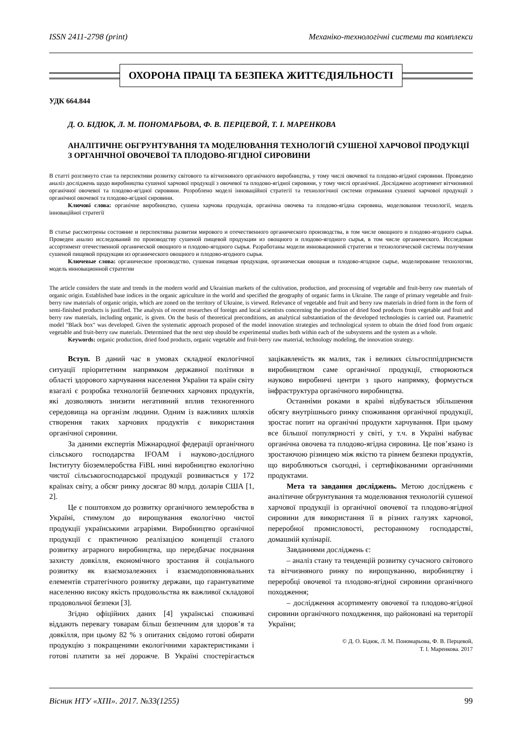ISSN 2411-2798 (print) Механіко-технологічні системи та комплекси
ОХОРОНА ПРАЦІ ТА БЕЗПЕКА ЖИТТЄДІЯЛЬНОСТІ
УДК 664.844
Д. О. БІДЮК, Л. М. ПОНОМАРЬОВА, Ф. В. ПЕРЦЕВОЙ, Т. І. МАРЕНКОВА
АНАЛІТИЧНЕ ОБГРУНТУВАННЯ ТА МОДЕЛЮВАННЯ ТЕХНОЛОГІЙ СУШЕНОЇ ХАРЧОВОЇ ПРОДУКЦІЇ З ОРГАНІЧНОЇ ОВОЧЕВОЇ ТА ПЛОДОВО-ЯГІДНОЇ СИРОВИНИ
В статті розглянуто стан та перспективи розвитку світового та вітчизняного органічного виробництва, у тому числі овочевої та плодово-ягідної сировини. Проведено аналіз досліджень щодо виробництва сушеної харчової продукції з овочевої та плодово-ягідної сировини, у тому числі органічної. Досліджено асортимент вітчизняної органічної овочевої та плодово-ягідної сировини. Розроблено моделі інноваційної стратегії та технологічної системи отримання сушеної харчової продукції з органічної овочевої та плодово-ягідної сировини.
Ключові слова: органічне виробництво, сушена харчова продукція, органічна овочева та плодово-ягідна сировина, моделювання технології, модель інноваційної стратегії
В статье рассмотрены состояние и перспективы развития мирового и отечественного органического производства, в том числе овощного и плодово-ягодного сырья. Проведен анализ исследований по производству сушеной пищевой продукции из овощного и плодово-ягодного сырья, в том числе органического. Исследован ассортимент отечественной органической овощного и плодово-ягодного сырья. Разработаны модели инновационной стратегии и технологической системы получения сушеной пищевой продукции из органического овощного и плодово-ягодного сырья.
Ключевые слова: органическое производство, сушеная пищевая продукция, органическая овощная и плодово-ягодное сырье, моделирование технологии, модель инновационной стратегии
The article considers the state and trends in the modern world and Ukrainian markets of the cultivation, production, and processing of vegetable and fruit-berry raw materials of organic origin. Established base indices in the organic agriculture in the world and specified the geography of organic farms in Ukraine. The range of primary vegetable and fruit-berry raw materials of organic origin, which are zoned on the territory of Ukraine, is viewed. Relevance of vegetable and fruit and berry raw materials in dried form in the form of semi-finished products is justified. The analysis of recent researches of foreign and local scientists concerning the production of dried food products from vegetable and fruit and berry raw materials, including organic, is given. On the basis of theoretical preconditions, an analytical substantiation of the developed technologies is carried out. Parametric model "Black box" was developed. Given the systematic approach proposed of the model innovation strategies and technological system to obtain the dried food from organic vegetable and fruit-berry raw materials. Determined that the next step should be experimental studies both within each of the subsystems and the system as a whole.
Keywords: organic production, dried food products, organic vegetable and fruit-berry raw material, technology modeling, the innovation strategy.
Вступ. В даний час в умовах складної екологічної ситуації пріоритетним напрямком державної політики в області здорового харчування населення України та країн світу взагалі є розробка технологій безпечних харчових продуктів, які дозволяють знизити негативний вплив техногенного середовища на організм людини. Одним із важливих шляхів створення таких харчових продуктів є використання органічної сировини.
За даними експертів Міжнародної федерації органічного сільського господарства IFOAM і науково-дослідного Інституту біоземлеробства FiBL нині виробництво екологічно чистої сільськогосподарської продукції розвивається у 172 країнах світу, а обсяг ринку досягає 80 млрд. доларів США [1, 2].
Це є поштовхом до розвитку органічного землеробства в Україні, стимулом до вирощування екологічно чистої продукції українськими аграріями. Виробництво органічної продукції є практичною реалізацією концепції сталого розвитку аграрного виробництва, що передбачає поєднання захисту довкілля, економічного зростання й соціального розвитку як взаємозалежних і взаємодоповнювальних елементів стратегічного розвитку держави, що гарантуватиме населенню високу якість продовольства як важливої складової продовольчої безпеки [3].
Згідно офіційних даних [4] українські споживачі віддають перевагу товарам більш безпечним для здоров’я та довкілля, при цьому 82 % з опитаних свідомо готові обирати продукцію з покращеними екологічними характеристиками і готові платити за неї дорожче. В Україні спостерігається зацікавленість як малих, так і великих сільгосппідприємств виробництвом саме органічної продукції, створюються науково виробничі центри з цього напрямку, формується інфраструктура органічного виробництва.
Останніми роками в країні відбувається збільшення обсягу внутрішнього ринку споживання органічної продукції, зростає попит на органічні продукти харчування. При цьому все більшої популярності у світі, у т.ч. в Україні набуває органічна овочева та плодово-ягідна сировина. Це пов’язано із зростаючою різницею між якістю та рівнем безпеки продуктів, що виробляються сьогодні, і сертифікованими органічними продуктами.
Мета та завдання досліджень. Метою досліджень є аналітичне обгрунтування та моделювання технологій сушеної харчової продукції із органічної овочевої та плодово-ягідної сировини для використання її в різних галузях харчової, переробної промисловості, ресторанному господарстві, домашній кулінарії.
Завданнями досліджень є:
– аналіз стану та тенденцій розвитку сучасного світового та вітчизняного ринку по вирощуванню, виробництву і переробці овочевої та плодово-ягідної сировини органічного походження;
– дослідження асортименту овочевої та плодово-ягідної сировини органічного походження, що районовані на території України;
© Д. О. Бідюк, Л. М. Пономарьова, Ф. В. Перцевой,
Т. І. Маренкова. 2017
Вісник НТУ «ХПІ». 2017. №33(1255) 99